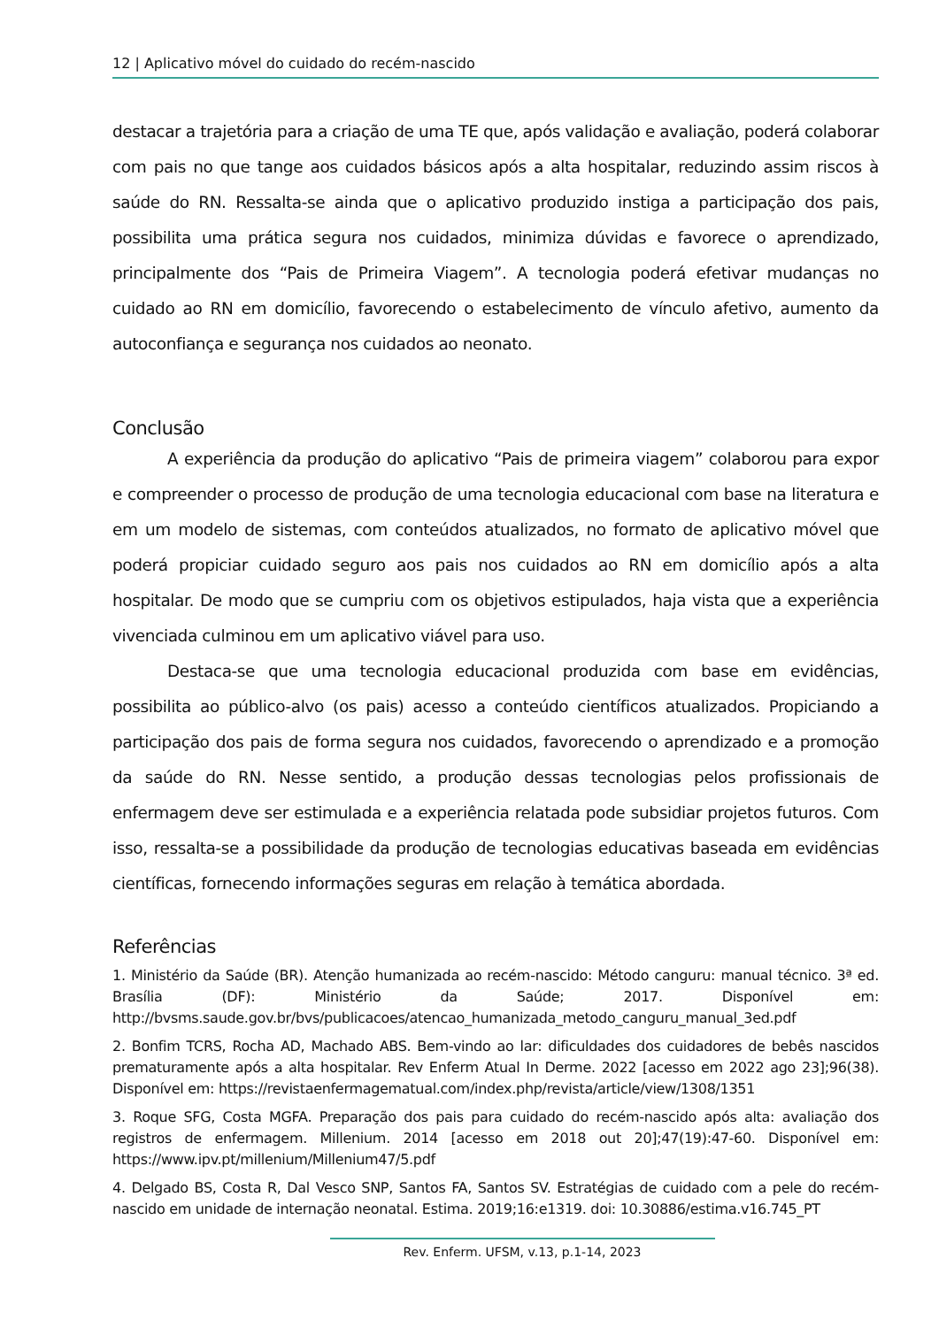12 | Aplicativo móvel do cuidado do recém-nascido
destacar a trajetória para a criação de uma TE que, após validação e avaliação, poderá colaborar com pais no que tange aos cuidados básicos após a alta hospitalar, reduzindo assim riscos à saúde do RN. Ressalta-se ainda que o aplicativo produzido instiga a participação dos pais, possibilita uma prática segura nos cuidados, minimiza dúvidas e favorece o aprendizado, principalmente dos “Pais de Primeira Viagem”. A tecnologia poderá efetivar mudanças no cuidado ao RN em domicílio, favorecendo o estabelecimento de vínculo afetivo, aumento da autoconfiança e segurança nos cuidados ao neonato.
Conclusão
A experiência da produção do aplicativo “Pais de primeira viagem” colaborou para expor e compreender o processo de produção de uma tecnologia educacional com base na literatura e em um modelo de sistemas, com conteúdos atualizados, no formato de aplicativo móvel que poderá propiciar cuidado seguro aos pais nos cuidados ao RN em domicílio após a alta hospitalar. De modo que se cumpriu com os objetivos estipulados, haja vista que a experiência vivenciada culminou em um aplicativo viável para uso.
Destaca-se que uma tecnologia educacional produzida com base em evidências, possibilita ao público-alvo (os pais) acesso a conteúdo científicos atualizados. Propiciando a participação dos pais de forma segura nos cuidados, favorecendo o aprendizado e a promoção da saúde do RN. Nesse sentido, a produção dessas tecnologias pelos profissionais de enfermagem deve ser estimulada e a experiência relatada pode subsidiar projetos futuros. Com isso, ressalta-se a possibilidade da produção de tecnologias educativas baseada em evidências científicas, fornecendo informações seguras em relação à temática abordada.
Referências
1. Ministério da Saúde (BR). Atenção humanizada ao recém-nascido: Método canguru: manual técnico. 3ª ed. Brasília (DF): Ministério da Saúde; 2017. Disponível em: http://bvsms.saude.gov.br/bvs/publicacoes/atencao_humanizada_metodo_canguru_manual_3ed.pdf
2. Bonfim TCRS, Rocha AD, Machado ABS. Bem-vindo ao lar: dificuldades dos cuidadores de bebês nascidos prematuramente após a alta hospitalar. Rev Enferm Atual In Derme. 2022 [acesso em 2022 ago 23];96(38). Disponível em: https://revistaenfermagematual.com/index.php/revista/article/view/1308/1351
3. Roque SFG, Costa MGFA. Preparação dos pais para cuidado do recém-nascido após alta: avaliação dos registros de enfermagem. Millenium. 2014 [acesso em 2018 out 20];47(19):47-60. Disponível em: https://www.ipv.pt/millenium/Millenium47/5.pdf
4. Delgado BS, Costa R, Dal Vesco SNP, Santos FA, Santos SV. Estratégias de cuidado com a pele do recém-nascido em unidade de internação neonatal. Estima. 2019;16:e1319. doi: 10.30886/estima.v16.745_PT
Rev. Enferm. UFSM, v.13, p.1-14, 2023